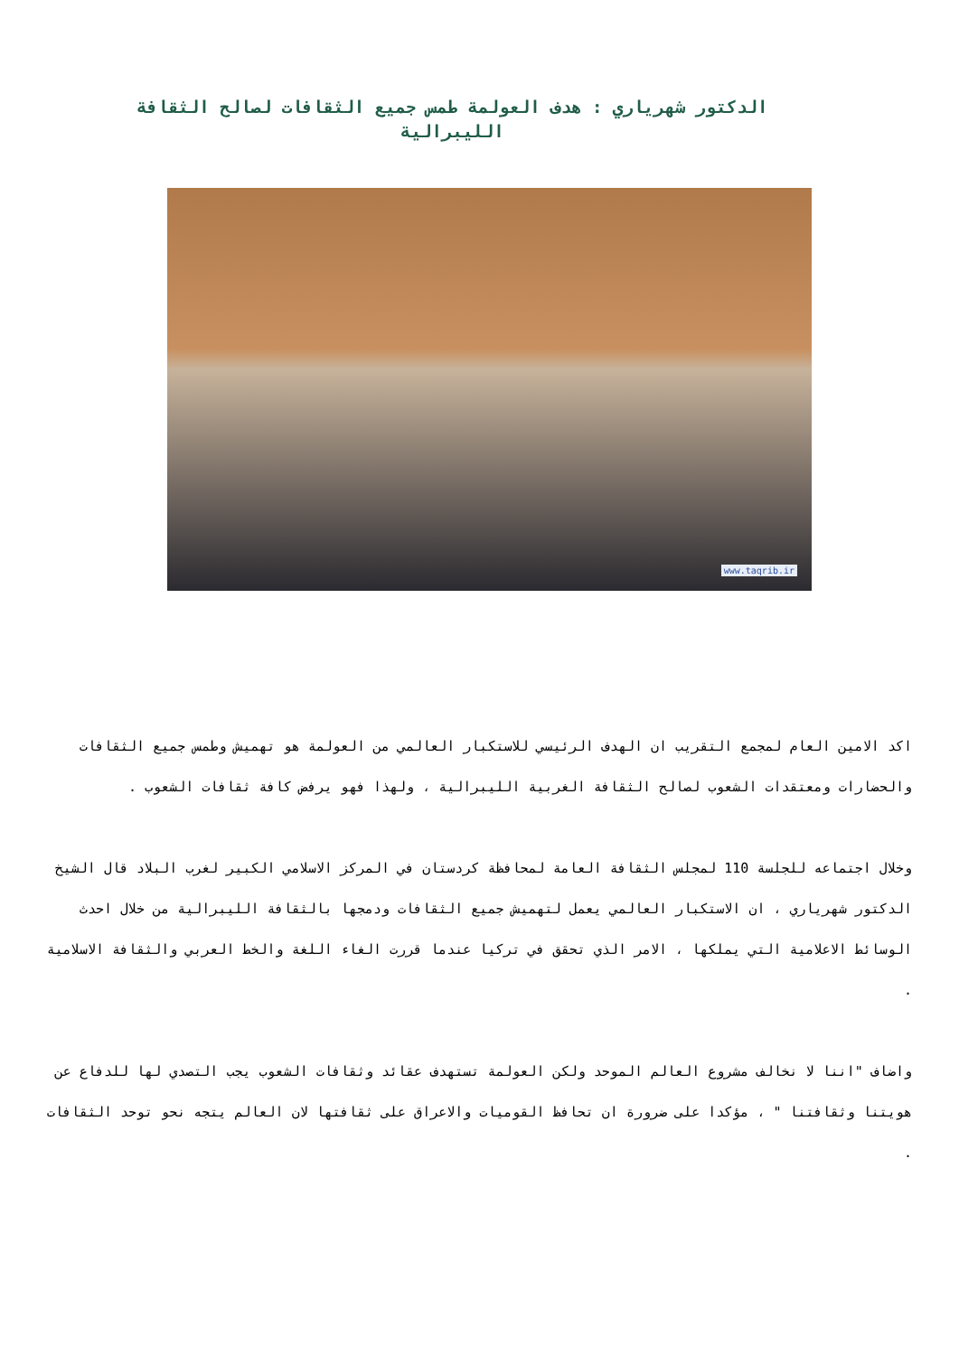الدكتور شهرياري : هدف العولمة طمس جميع الثقافات لصالح الثقافة الليبرالية
www.taqrib.ir
اكد الامين العام لمجمع التقريب ان الهدف الرئيسي للاستكبار العالمي من العولمة هو تهميش وطمس جميع الثقافات والحضارات ومعتقدات الشعوب لصالح الثقافة الغربية الليبرالية ، ولهذا فهو يرفض كافة ثقافات الشعوب .
وخلال اجتماعه للجلسة 110 لمجلس الثقافة العامة لمحافظة كردستان في المركز الاسلامي الكبير لغرب البلاد قال الشيخ الدكتور شهرياري ، ان الاستكبار العالمي يعمل لتهميش جميع الثقافات ودمجها بالثقافة الليبرالية من خلال احدث الوسائط الاعلامية التي يملكها ، الامر الذي تحقق في تركيا عندما قررت الغاء اللغة والخط العربي والثقافة الاسلامية .
واضاف "اننا لا نخالف مشروع العالم الموحد ولكن العولمة تستهدف عقائد وثقافات الشعوب يجب التصدي لها للدفاع عن هويتنا وثقافتنا " ، مؤكدا على ضرورة ان تحافظ القوميات والاعراق على ثقافتها لان العالم يتجه نحو توحد الثقافات .